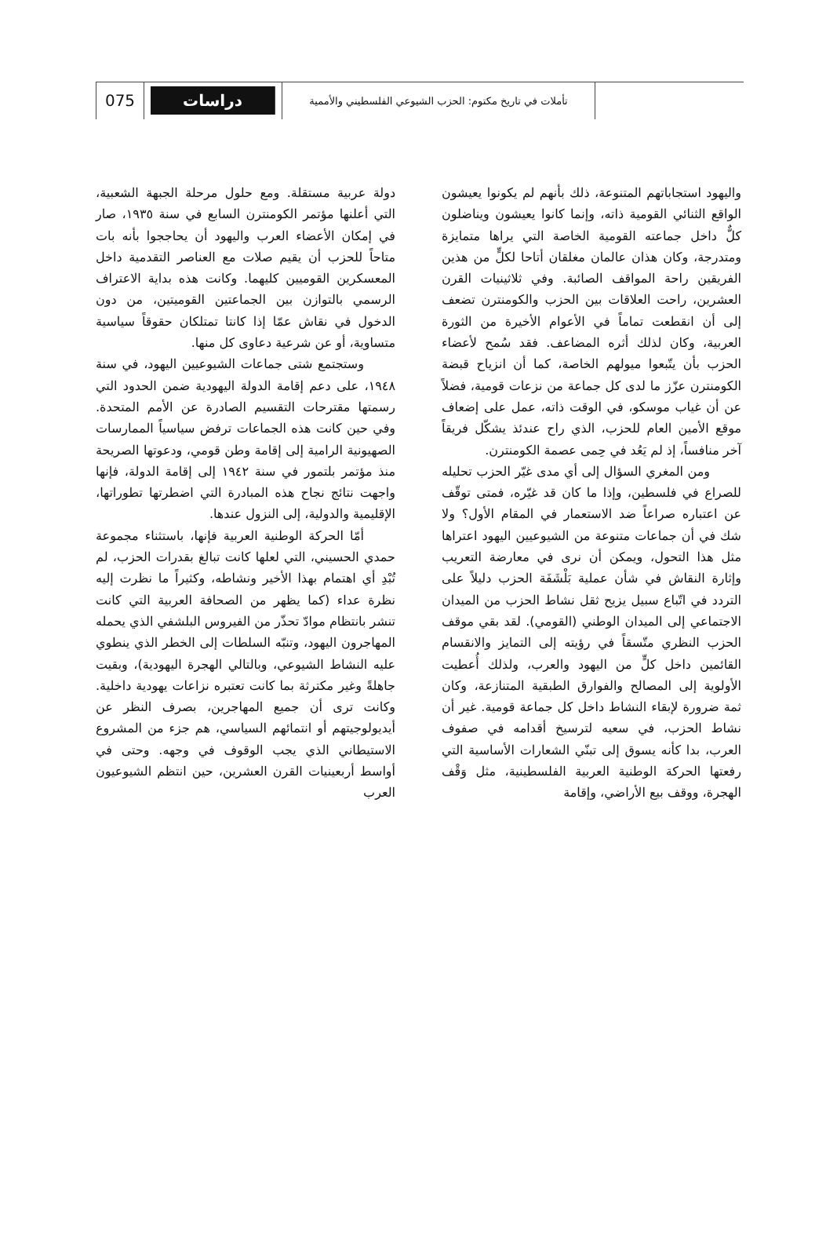075
دراسات
تأملات في تاريخ مكتوم: الحزب الشيوعي الفلسطيني والأممية
واليهود استجاباتهم المتنوعة، ذلك بأنهم لم يكونوا يعيشون الواقع الثنائي القومية ذاته، وإنما كانوا يعيشون ويناضلون كلٌّ داخل جماعته القومية الخاصة التي يراها متمايزة ومتدرجة، وكان هذان عالمان مغلقان أتاحا لكلٍّ من هذين الفريقين راحة المواقف الصائبة. وفي ثلاثينيات القرن العشرين، راحت العلاقات بين الحزب والكومنترن تضعف إلى أن انقطعت تماماً في الأعوام الأخيرة من الثورة العربية، وكان لذلك أثره المضاعف. فقد سُمح لأعضاء الحزب بأن يتّبعوا ميولهم الخاصة، كما أن انزياح قبضة الكومنترن عزّز ما لدى كل جماعة من نزعات قومية، فضلاً عن أن غياب موسكو، في الوقت ذاته، عمل على إضعاف موقع الأمين العام للحزب، الذي راح عندئذ يشكّل فريقاً آخر منافساً، إذ لم يَعُد في حِمى عصمة الكومنترن.
ومن المغري السؤال إلى أي مدى غيّر الحزب تحليله للصراع في فلسطين، وإذا ما كان قد غيّره، فمتى توقّف عن اعتباره صراعاً ضد الاستعمار في المقام الأول؟ ولا شك في أن جماعات متنوعة من الشيوعيين اليهود اعتراها مثل هذا التحول، ويمكن أن نرى في معارضة التعريب وإثارة النقاش في شأن عملية بَلْشَفَة الحزب دليلاً على التردد في اتّباع سبيل يزيح ثقل نشاط الحزب من الميدان الاجتماعي إلى الميدان الوطني (القومي). لقد بقي موقف الحزب النظري متّسقاً في رؤيته إلى التمايز والانقسام القائمين داخل كلٍّ من اليهود والعرب، ولذلك أُعطيت الأولوية إلى المصالح والفوارق الطبقية المتنازعة، وكان ثمة ضرورة لإبقاء النشاط داخل كل جماعة قومية. غير أن نشاط الحزب، في سعيه لترسيخ أقدامه في صفوف العرب، بدا كأنه يسوق إلى تبنّي الشعارات الأساسية التي رفعتها الحركة الوطنية العربية الفلسطينية، مثل وَقْف الهجرة، ووقف بيع الأراضي، وإقامة
دولة عربية مستقلة. ومع حلول مرحلة الجبهة الشعبية، التي أعلنها مؤتمر الكومنترن السابع في سنة ١٩٣٥، صار في إمكان الأعضاء العرب واليهود أن يحاججوا بأنه بات متاحاً للحزب أن يقيم صلات مع العناصر التقدمية داخل المعسكرين القوميين كليهما. وكانت هذه بداية الاعتراف الرسمي بالتوازن بين الجماعتين القوميتين، من دون الدخول في نقاش عمّا إذا كانتا تمتلكان حقوقاً سياسية متساوية، أو عن شرعية دعاوى كل منها.
وستجتمع شتى جماعات الشيوعيين اليهود، في سنة ١٩٤٨، على دعم إقامة الدولة اليهودية ضمن الحدود التي رسمتها مقترحات التقسيم الصادرة عن الأمم المتحدة. وفي حين كانت هذه الجماعات ترفض سياسياً الممارسات الصهيونية الرامية إلى إقامة وطن قومي، ودعوتها الصريحة منذ مؤتمر بلتمور في سنة ١٩٤٢ إلى إقامة الدولة، فإنها واجهت نتائج نجاح هذه المبادرة التي اضطرتها تطوراتها، الإقليمية والدولية، إلى النزول عندها.
أمّا الحركة الوطنية العربية فإنها، باستثناء مجموعة حمدي الحسيني، التي لعلها كانت تبالغ بقدرات الحزب، لم تُبْدِ أي اهتمام بهذا الأخير ونشاطه، وكثيراً ما نظرت إليه نظرة عداء (كما يظهر من الصحافة العربية التي كانت تنشر بانتظام موادّ تحذّر من الفيروس البلشفي الذي يحمله المهاجرون اليهود، وتنبّه السلطات إلى الخطر الذي ينطوي عليه النشاط الشيوعي، وبالتالي الهجرة اليهودية)، وبقيت جاهلةً وغير مكترثة بما كانت تعتبره نزاعات يهودية داخلية. وكانت ترى أن جميع المهاجرين، بصرف النظر عن أيديولوجيتهم أو انتمائهم السياسي، هم جزء من المشروع الاستيطاني الذي يجب الوقوف في وجهه. وحتى في أواسط أربعينيات القرن العشرين، حين انتظم الشيوعيون العرب